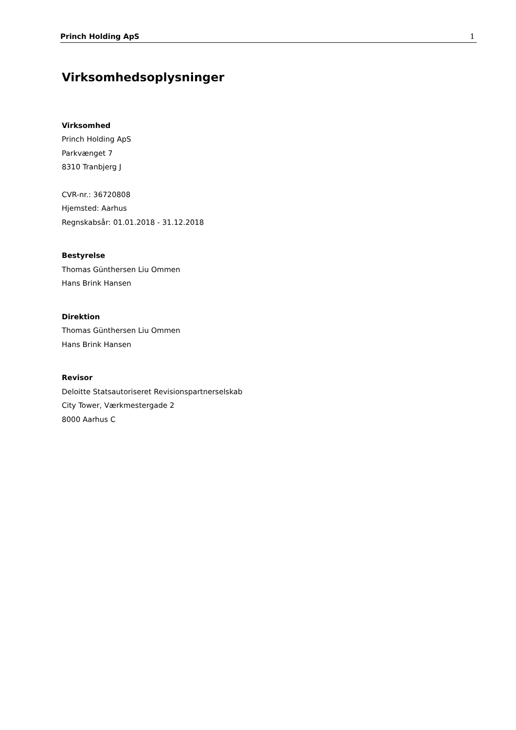Princh Holding ApS 1
Virksomhedsoplysninger
Virksomhed
Princh Holding ApS
Parkvænget 7
8310 Tranbjerg J
CVR-nr.: 36720808
Hjemsted: Aarhus
Regnskabsår: 01.01.2018 - 31.12.2018
Bestyrelse
Thomas Günthersen Liu Ommen
Hans Brink Hansen
Direktion
Thomas Günthersen Liu Ommen
Hans Brink Hansen
Revisor
Deloitte Statsautoriseret Revisionspartnerselskab
City Tower, Værkmestergade 2
8000 Aarhus C